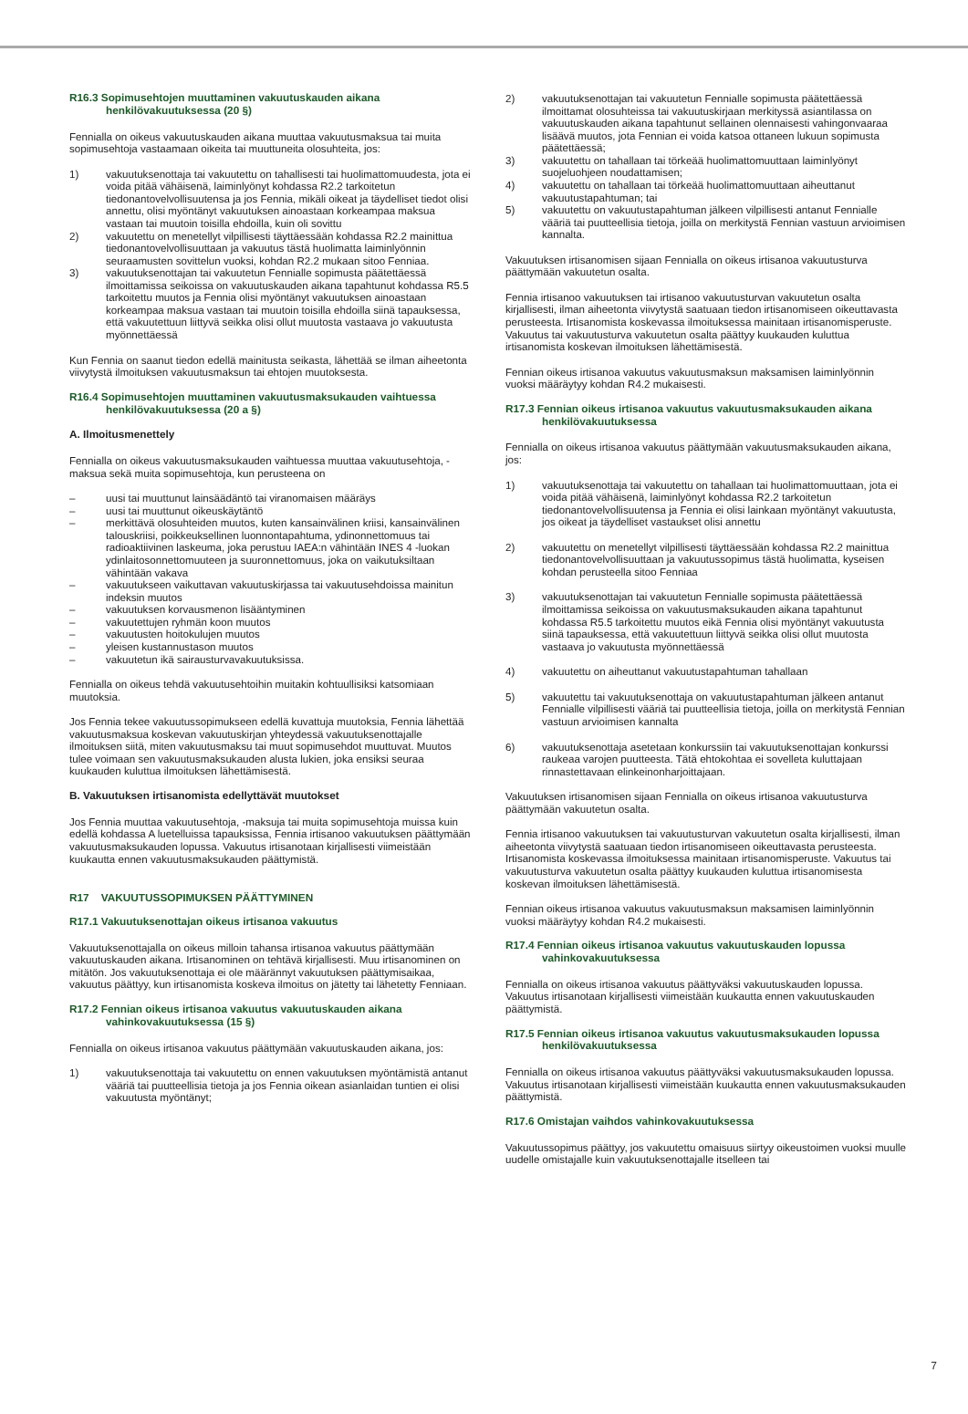R16.3 Sopimusehtojen muuttaminen vakuutuskauden aikana henkilövakuutuksessa (20 §)
Fennialla on oikeus vakuutuskauden aikana muuttaa vakuutusmaksua tai muita sopimusehtoja vastaamaan oikeita tai muuttuneita olosuhteita, jos:
1) vakuutuksenottaja tai vakuutettu on tahallisesti tai huolimattomuudesta, jota ei voida pitää vähäisenä, laiminlyönyt kohdassa R2.2 tarkoitetun tiedonantovelvollisuutensa ja jos Fennia, mikäli oikeat ja täydelliset tiedot olisi annettu, olisi myöntänyt vakuutuksen ainoastaan korkeampaa maksua vastaan tai muutoin toisilla ehdoilla, kuin oli sovittu
2) vakuutettu on menetellyt vilpillisesti täyttäessään kohdassa R2.2 mainittua tiedonantovelvollisuuttaan ja vakuutus tästä huolimatta laiminlyönnin seuraamusten sovittelun vuoksi, kohdan R2.2 mukaan sitoo Fenniaa.
3) vakuutuksenottajan tai vakuutetun Fennialle sopimusta päätettäessä ilmoittamissa seikoissa on vakuutuskauden aikana tapahtunut kohdassa R5.5 tarkoitettu muutos ja Fennia olisi myöntänyt vakuutuksen ainoastaan korkeampaa maksua vastaan tai muutoin toisilla ehdoilla siinä tapauksessa, että vakuutettuun liittyvä seikka olisi ollut muutosta vastaava jo vakuutusta myönnettäessä
Kun Fennia on saanut tiedon edellä mainitusta seikasta, lähettää se ilman aiheetonta viivytystä ilmoituksen vakuutusmaksun tai ehtojen muutoksesta.
R16.4 Sopimusehtojen muuttaminen vakuutusmaksukauden vaihtuessa henkilövakuutuksessa (20 a §)
A. Ilmoitusmenettely
Fennialla on oikeus vakuutusmaksukauden vaihtuessa muuttaa vakuutusehtoja, -maksua sekä muita sopimusehtoja, kun perusteena on
– uusi tai muuttunut lainsäädäntö tai viranomaisen määräys
– uusi tai muuttunut oikeuskäytäntö
– merkittävä olosuhteiden muutos, kuten kansainvälinen kriisi, kansainvälinen talouskriisi, poikkeuksellinen luonnontapahtuma, ydinonnettomuus tai radioaktiivinen laskeuma, joka perustuu IAEA:n vähintään INES 4 -luokan ydinlaitosonnettomuuteen ja suuronnettomuus, joka on vaikutuksiltaan vähintään vakava
– vakuutukseen vaikuttavan vakuutuskirjassa tai vakuutusehdoissa mainitun indeksin muutos
– vakuutuksen korvausmenon lisääntyminen
– vakuutettujen ryhmän koon muutos
– vakuutusten hoitokulujen muutos
– yleisen kustannustason muutos
– vakuutetun ikä sairausturvavakuutuksissa.
Fennialla on oikeus tehdä vakuutusehtoihin muitakin kohtuullisiksi katsomiaan muutoksia.
Jos Fennia tekee vakuutussopimukseen edellä kuvattuja muutoksia, Fennia lähettää vakuutusmaksua koskevan vakuutuskirjan yhteydessä vakuutuksenottajalle ilmoituksen siitä, miten vakuutusmaksu tai muut sopimusehdot muuttuvat. Muutos tulee voimaan sen vakuutusmaksukauden alusta lukien, joka ensiksi seuraa kuukauden kuluttua ilmoituksen lähettämisestä.
B. Vakuutuksen irtisanomista edellyttävät muutokset
Jos Fennia muuttaa vakuutusehtoja, -maksuja tai muita sopimusehtoja muissa kuin edellä kohdassa A luetelluissa tapauksissa, Fennia irtisanoo vakuutuksen päättymään vakuutusmaksukauden lopussa. Vakuutus irtisanotaan kirjallisesti viimeistään kuukautta ennen vakuutusmaksukauden päättymistä.
R17 VAKUUTUSSOPIMUKSEN PÄÄTTYMINEN
R17.1 Vakuutuksenottajan oikeus irtisanoa vakuutus
Vakuutuksenottajalla on oikeus milloin tahansa irtisanoa vakuutus päättymään vakuutuskauden aikana. Irtisanominen on tehtävä kirjallisesti. Muu irtisanominen on mitätön. Jos vakuutuksenottaja ei ole määrännyt vakuutuksen päättymisaikaa, vakuutus päättyy, kun irtisanomista koskeva ilmoitus on jätetty tai lähetetty Fenniaan.
R17.2 Fennian oikeus irtisanoa vakuutus vakuutuskauden aikana vahinkovakuutuksessa (15 §)
Fennialla on oikeus irtisanoa vakuutus päättymään vakuutuskauden aikana, jos:
1) vakuutuksenottaja tai vakuutettu on ennen vakuutuksen myöntämistä antanut vääriä tai puutteellisia tietoja ja jos Fennia oikean asianlaidan tuntien ei olisi vakuutusta myöntänyt;
2) vakuutuksenottajan tai vakuutetun Fennialle sopimusta päätettäessä ilmoittamat olosuhteissa tai vakuutuskirjaan merkityssä asiantilassa on vakuutuskauden aikana tapahtunut sellainen olennaisesti vahingonvaaraa lisäävä muutos, jota Fennian ei voida katsoa ottaneen lukuun sopimusta päätettäessä;
3) vakuutettu on tahallaan tai törkeää huolimattomuuttaan laiminlyönyt suojeluohjeen noudattamisen;
4) vakuutettu on tahallaan tai törkeää huolimattomuuttaan aiheuttanut vakuutustapahtuman; tai
5) vakuutettu on vakuutustapahtuman jälkeen vilpillisesti antanut Fennialle vääriä tai puutteellisia tietoja, joilla on merkitystä Fennian vastuun arvioimisen kannalta.
Vakuutuksen irtisanomisen sijaan Fennialla on oikeus irtisanoa vakuutusturva päättymään vakuutetun osalta.
Fennia irtisanoo vakuutuksen tai irtisanoo vakuutusturvan vakuutetun osalta kirjallisesti, ilman aiheetonta viivytystä saatuaan tiedon irtisanomiseen oikeuttavasta perusteesta. Irtisanomista koskevassa ilmoituksessa mainitaan irtisanomisperuste. Vakuutus tai vakuutusturva vakuutetun osalta päättyy kuukauden kuluttua irtisanomista koskevan ilmoituksen lähettämisestä.
Fennian oikeus irtisanoa vakuutus vakuutusmaksun maksamisen laiminlyönnin vuoksi määräytyy kohdan R4.2 mukaisesti.
R17.3 Fennian oikeus irtisanoa vakuutus vakuutusmaksukauden aikana henkilövakuutuksessa
Fennialla on oikeus irtisanoa vakuutus päättymään vakuutusmaksukauden aikana, jos:
1) vakuutuksenottaja tai vakuutettu on tahallaan tai huolimattomuuttaan, jota ei voida pitää vähäisenä, laiminlyönyt kohdassa R2.2 tarkoitetun tiedonantovelvollisuutensa ja Fennia ei olisi lainkaan myöntänyt vakuutusta, jos oikeat ja täydelliset vastaukset olisi annettu
2) vakuutettu on menetellyt vilpillisesti täyttäessään kohdassa R2.2 mainittua tiedonantovelvollisuuttaan ja vakuutussopimus tästä huolimatta, kyseisen kohdan perusteella sitoo Fenniaa
3) vakuutuksenottajan tai vakuutetun Fennialle sopimusta päätettäessä ilmoittamissa seikoissa on vakuutusmaksukauden aikana tapahtunut kohdassa R5.5 tarkoitettu muutos eikä Fennia olisi myöntänyt vakuutusta siinä tapauksessa, että vakuutettuun liittyvä seikka olisi ollut muutosta vastaava jo vakuutusta myönnettäessä
4) vakuutettu on aiheuttanut vakuutustapahtuman tahallaan
5) vakuutettu tai vakuutuksenottaja on vakuutustapahtuman jälkeen antanut Fennialle vilpillisesti vääriä tai puutteellisia tietoja, joilla on merkitystä Fennian vastuun arvioimisen kannalta
6) vakuutuksenottaja asetetaan konkurssiin tai vakuutuksenottajan konkurssi raukeaa varojen puutteesta. Tätä ehtokohtaa ei sovelleta kuluttajaan rinnastettavaan elinkeinonharjoittajaan.
Vakuutuksen irtisanomisen sijaan Fennialla on oikeus irtisanoa vakuutusturva päättymään vakuutetun osalta.
Fennia irtisanoo vakuutuksen tai vakuutusturvan vakuutetun osalta kirjallisesti, ilman aiheetonta viivytystä saatuaan tiedon irtisanomiseen oikeuttavasta perusteesta. Irtisanomista koskevassa ilmoituksessa mainitaan irtisanomisperuste. Vakuutus tai vakuutusturva vakuutetun osalta päättyy kuukauden kuluttua irtisanomisesta koskevan ilmoituksen lähettämisestä.
Fennian oikeus irtisanoa vakuutus vakuutusmaksun maksamisen laiminlyönnin vuoksi määräytyy kohdan R4.2 mukaisesti.
R17.4 Fennian oikeus irtisanoa vakuutus vakuutuskauden lopussa vahinkovakuutuksessa
Fennialla on oikeus irtisanoa vakuutus päättyväksi vakuutuskauden lopussa. Vakuutus irtisanotaan kirjallisesti viimeistään kuukautta ennen vakuutuskauden päättymistä.
R17.5 Fennian oikeus irtisanoa vakuutus vakuutusmaksukauden lopussa henkilövakuutuksessa
Fennialla on oikeus irtisanoa vakuutus päättyväksi vakuutusmaksukauden lopussa. Vakuutus irtisanotaan kirjallisesti viimeistään kuukautta ennen vakuutusmaksukauden päättymistä.
R17.6 Omistajan vaihdos vahinkovakuutuksessa
Vakuutussopimus päättyy, jos vakuutettu omaisuus siirtyy oikeustoimen vuoksi muulle uudelle omistajalle kuin vakuutuksenottajalle itselleen tai
7